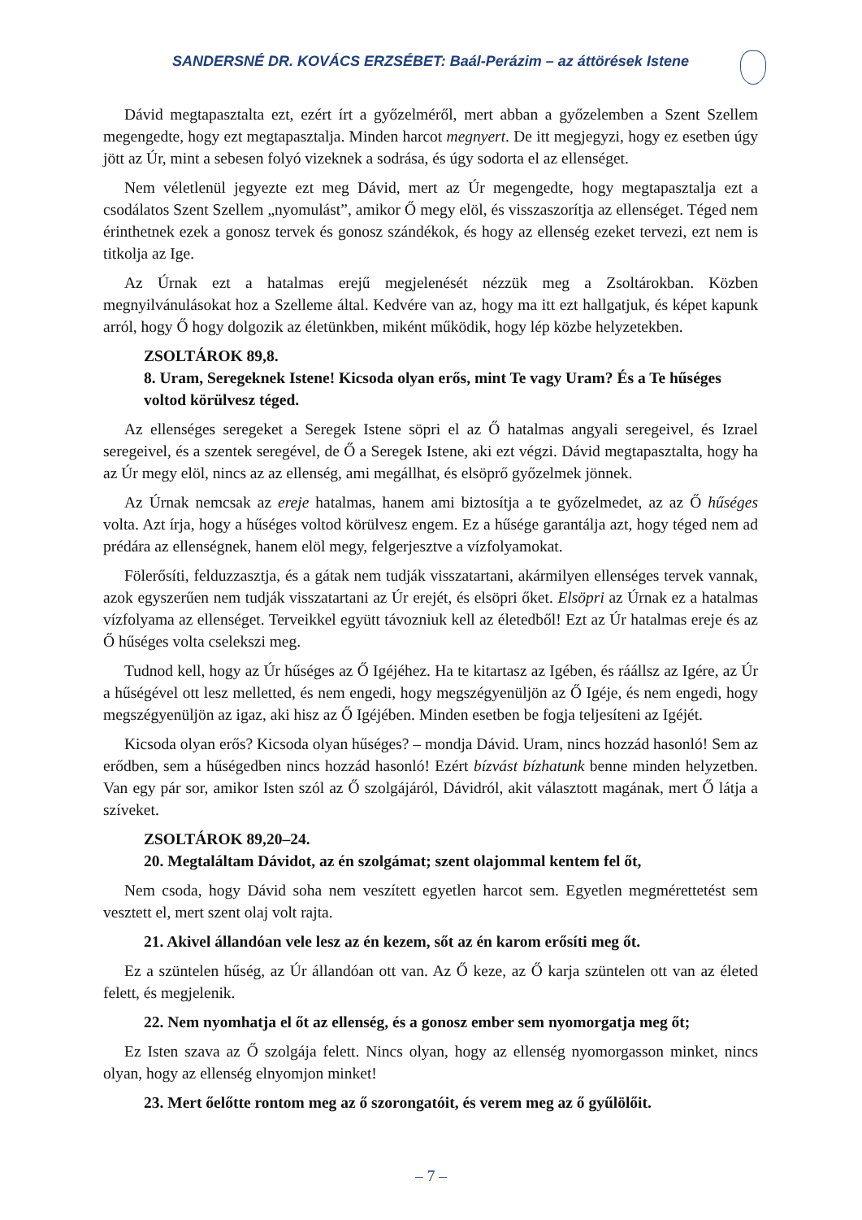SANDERSNÉ DR. KOVÁCS ERZSÉBET: Baál-Perázim – az áttörések Istene
Dávid megtapasztalta ezt, ezért írt a győzelméről, mert abban a győzelemben a Szent Szellem megengedte, hogy ezt megtapasztalja. Minden harcot megnyert. De itt megjegyzi, hogy ez esetben úgy jött az Úr, mint a sebesen folyó vizeknek a sodrása, és úgy sodorta el az ellenséget.
Nem véletlenül jegyezte ezt meg Dávid, mert az Úr megengedte, hogy megtapasztalja ezt a csodálatos Szent Szellem „nyomulást”, amikor Ő megy elöl, és visszaszorítja az ellenséget. Téged nem érinthetnek ezek a gonosz tervek és gonosz szándékok, és hogy az ellenség ezeket tervezi, ezt nem is titkolja az Ige.
Az Úrnak ezt a hatalmas erejű megjelenését nézzük meg a Zsoltárokban. Közben megnyilvánulásokat hoz a Szelleme által. Kedvére van az, hogy ma itt ezt hallgatjuk, és képet kapunk arról, hogy Ő hogy dolgozik az életünkben, miként működik, hogy lép közbe helyzetekben.
ZSOLTÁROK 89,8.
8. Uram, Seregeknek Istene! Kicsoda olyan erős, mint Te vagy Uram? És a Te hűséges voltod körülvesz téged.
Az ellenséges seregeket a Seregek Istene söpri el az Ő hatalmas angyali seregeivel, és Izrael seregeivel, és a szentek seregével, de Ő a Seregek Istene, aki ezt végzi. Dávid megtapasztalta, hogy ha az Úr megy elöl, nincs az az ellenség, ami megállhat, és elsöprő győzelmek jönnek.
Az Úrnak nemcsak az ereje hatalmas, hanem ami biztosítja a te győzelmedet, az az Ő hűséges volta. Azt írja, hogy a hűséges voltod körülvesz engem. Ez a hűsége garantálja azt, hogy téged nem ad prédára az ellenségnek, hanem elöl megy, felgerjesztve a vízfolyamokat.
Fölerősíti, felduzzasztja, és a gátak nem tudják visszatartani, akármilyen ellenséges tervek vannak, azok egyszerűen nem tudják visszatartani az Úr erejét, és elsöpri őket. Elsöpri az Úrnak ez a hatalmas vízfolyama az ellenséget. Terveikkel együtt távozniuk kell az életedből! Ezt az Úr hatalmas ereje és az Ő hűséges volta cselekszi meg.
Tudnod kell, hogy az Úr hűséges az Ő Igéjéhez. Ha te kitartasz az Igében, és ráállsz az Igére, az Úr a hűségével ott lesz melletted, és nem engedi, hogy megszégyenüljön az Ő Igéje, és nem engedi, hogy megszégyenüljön az igaz, aki hisz az Ő Igéjében. Minden esetben be fogja teljesíteni az Igéjét.
Kicsoda olyan erős? Kicsoda olyan hűséges? – mondja Dávid. Uram, nincs hozzád hasonló! Sem az erődben, sem a hűségedben nincs hozzád hasonló! Ezért bízvást bízhatunk benne minden helyzetben. Van egy pár sor, amikor Isten szól az Ő szolgájáról, Dávidról, akit választott magának, mert Ő látja a szíveket.
ZSOLTÁROK 89,20–24.
20. Megtaláltam Dávidot, az én szolgámat; szent olajommal kentem fel őt,
Nem csoda, hogy Dávid soha nem veszített egyetlen harcot sem. Egyetlen megmérettetést sem vesztett el, mert szent olaj volt rajta.
21. Akivel állandóan vele lesz az én kezem, sőt az én karom erősíti meg őt.
Ez a szüntelen hűség, az Úr állandóan ott van. Az Ő keze, az Ő karja szüntelen ott van az életed felett, és megjelenik.
22. Nem nyomhatja el őt az ellenség, és a gonosz ember sem nyomorgatja meg őt;
Ez Isten szava az Ő szolgája felett. Nincs olyan, hogy az ellenség nyomorgasson minket, nincs olyan, hogy az ellenség elnyomjon minket!
23. Mert őelőtte rontom meg az ő szorongatóit, és verem meg az ő gyűlölőit.
– 7 –